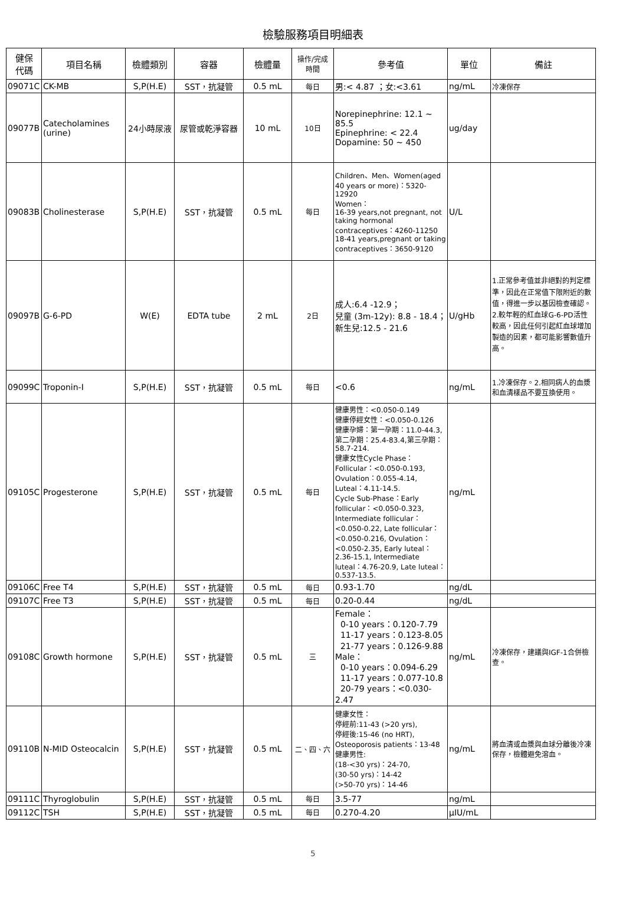檢驗服務項目明細表
| 健保 代碼 | 項目名稱 | 檢體類別 | 容器 | 檢體量 | 操作/完成 時間 | 參考值 | 單位 | 備註 |
| --- | --- | --- | --- | --- | --- | --- | --- | --- |
| 09071C | CK-MB | S,P(H.E) | SST，抗凝管 | 0.5 mL | 每日 | 男:< 4.87 ；女:<3.61 | ng/mL | 冷凍保存 |
| 09077B | Catecholamines (urine) | 24小時尿液 | 尿管或乾淨容器 | 10 mL | 10日 | Norepinephrine: 12.1 ~ 85.5 Epinephrine: < 22.4 Dopamine: 50 ~ 450 | ug/day | |
| 09083B | Cholinesterase | S,P(H.E) | SST，抗凝管 | 0.5 mL | 每日 | Children、Men、Women(aged 40 years or more)：5320-12920 Women： 16-39 years,not pregnant, not taking hormonal contraceptives：4260-11250 18-41 years,pregnant or taking contraceptives：3650-9120 | U/L | |
| 09097B | G-6-PD | W(E) | EDTA tube | 2 mL | 2日 | 成人:6.4 -12.9； 兒童 (3m-12y): 8.8 - 18.4； 新生兒:12.5 - 21.6 | U/gHb | 1.正常參考值並非絕對的判定標準，因此在正常值下限附近的數值，得進一步以基因檢查確認。2.較年輕的紅血球G-6-PD活性較高，因此任何引起紅血球增加製造的因素，都可能影響數值升高。 |
| 09099C | Troponin-I | S,P(H.E) | SST，抗凝管 | 0.5 mL | 每日 | <0.6 | ng/mL | 1.冷凍保存。2.相同病人的血漿和血清樣品不要互換使用。 |
| 09105C | Progesterone | S,P(H.E) | SST，抗凝管 | 0.5 mL | 每日 | 健康男性：<0.050-0.149 健康停經女性：<0.050-0.126 健康孕婦：第一孕期：11.0-44.3, 第二孕期：25.4-83.4,第三孕期：58.7-214. 健康女性Cycle Phase：Follicular：<0.050-0.193, Ovulation：0.055-4.14, Luteal：4.11-14.5. Cycle Sub-Phase：Early follicular：<0.050-0.323, Intermediate follicular： <0.050-0.22, Late follicular：<0.050-0.216, Ovulation：<0.050-2.35, Early luteal：2.36-15.1, Intermediate luteal：4.76-20.9, Late luteal：0.537-13.5. | ng/mL | |
| 09106C | Free T4 | S,P(H.E) | SST，抗凝管 | 0.5 mL | 每日 | 0.93-1.70 | ng/dL | |
| 09107C | Free T3 | S,P(H.E) | SST，抗凝管 | 0.5 mL | 每日 | 0.20-0.44 | ng/dL | |
| 09108C | Growth hormone | S,P(H.E) | SST，抗凝管 | 0.5 mL | 三 | Female： 0-10 years：0.120-7.79 11-17 years：0.123-8.05 21-77 years：0.126-9.88 Male： 0-10 years：0.094-6.29 11-17 years：0.077-10.8 20-79 years：<0.030- 2.47 | ng/mL | 冷凍保存，建議與IGF-1合併檢查。 |
| 09110B | N-MID Osteocalcin | S,P(H.E) | SST，抗凝管 | 0.5 mL | 二、四、六 | 健康女性： 停經前:11-43 (>20 yrs), 停經後:15-46 (no HRT), Osteoporosis patients：13-48 健康男性: (18-<30 yrs)：24-70, (30-50 yrs)：14-42 (>50-70 yrs)：14-46 | ng/mL | 將血清或血漿與血球分離後冷凍保存，檢體避免溶血。 |
| 09111C | Thyroglobulin | S,P(H.E) | SST，抗凝管 | 0.5 mL | 每日 | 3.5-77 | ng/mL | |
| 09112C | TSH | S,P(H.E) | SST，抗凝管 | 0.5 mL | 每日 | 0.270-4.20 | μIU/mL | |
5